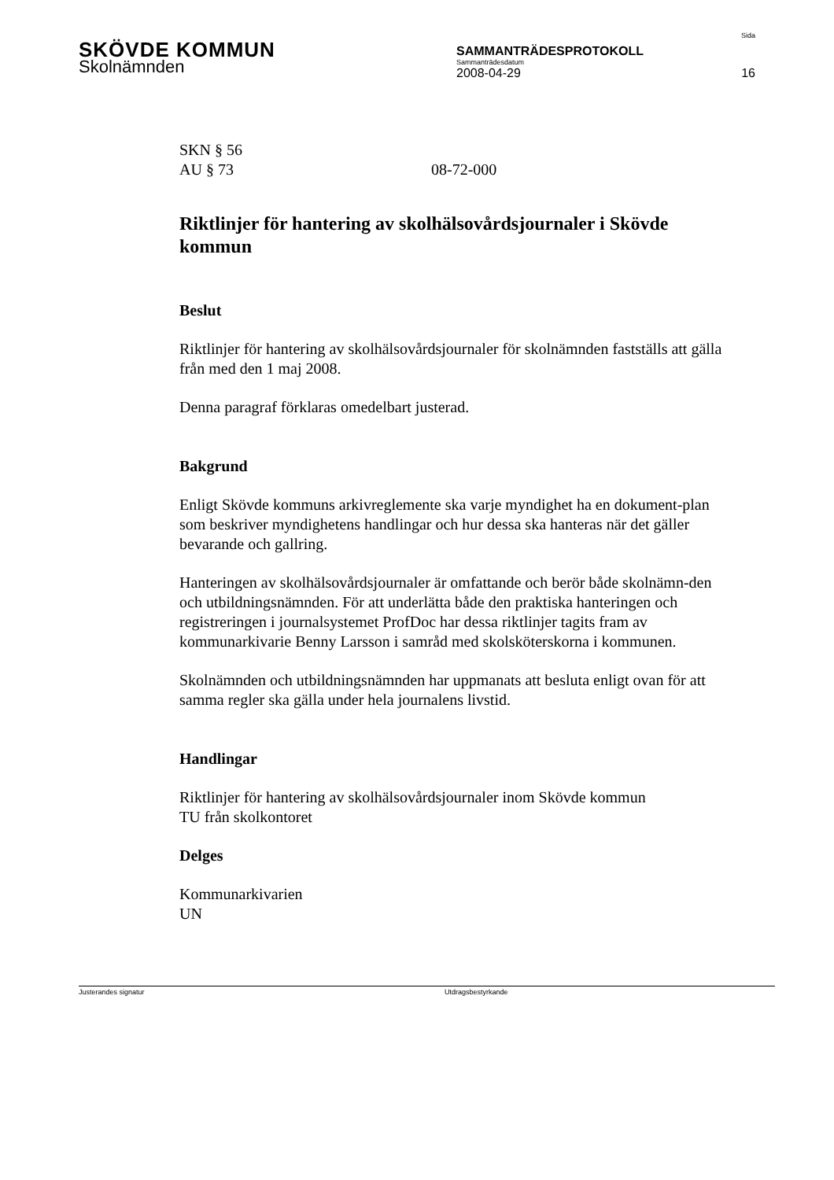SKÖVDE KOMMUN
SAMMANTRÄDESPROTOKOLL
Sammanträdesdatum
Sida
Skolnämnden
2008-04-29 16
SKN § 56
AU § 73 08-72-000
Riktlinjer för hantering av skolhälsovårdsjournaler i Skövde kommun
Beslut
Riktlinjer för hantering av skolhälsovårdsjournaler för skolnämnden fastställs att gälla från med den 1 maj 2008.
Denna paragraf förklaras omedelbart justerad.
Bakgrund
Enligt Skövde kommuns arkivreglemente ska varje myndighet ha en dokument-plan som beskriver myndighetens handlingar och hur dessa ska hanteras när det gäller bevarande och gallring.
Hanteringen av skolhälsovårdsjournaler är omfattande och berör både skolnämn-den och utbildningsnämnden. För att underlätta både den praktiska hanteringen och registreringen i journalsystemet ProfDoc har dessa riktlinjer tagits fram av kommunarkivarie Benny Larsson i samråd med skolsköterskorna i kommunen.
Skolnämnden och utbildningsnämnden har uppmanats att besluta enligt ovan för att samma regler ska gälla under hela journalens livstid.
Handlingar
Riktlinjer för hantering av skolhälsovårdsjournaler inom Skövde kommun
TU från skolkontoret
Delges
Kommunarkivarien
UN
Justerandes signatur Utdragsbestyrkande